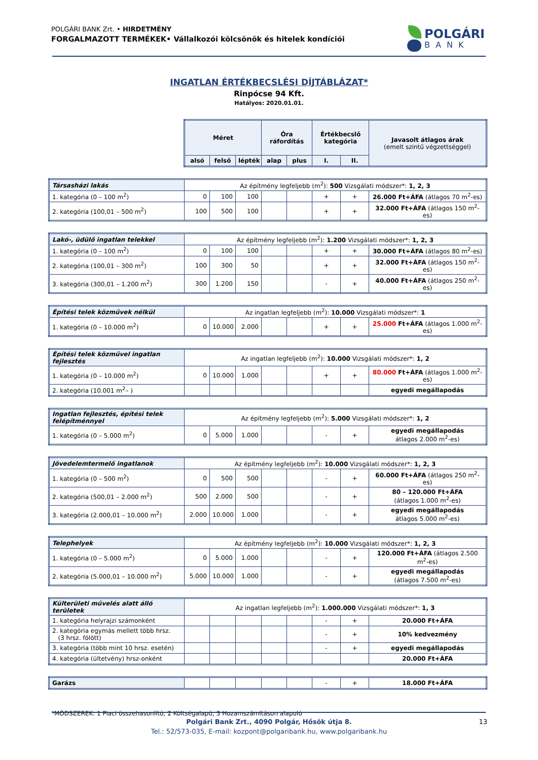POLGÁRI BANK Zrt. • HIRDETMÉNY
FORGALMAZOTT TERMÉKEK• Vállalkozói kölcsönök és hitelek kondíciói
POLGÁRI
BANK
INGATLAN ÉRTÉKBECSLÉSI DÍJTÁBLÁZAT*
Rinpócse 94 Kft.
Hatályos: 2020.01.01.
| Méret | | | Óra ráfordítás | | Értékbecslő kategória | | Javasolt átlagos árak (emelt szintű végzettséggel) |
| --- | --- | --- | --- | --- | --- | --- | --- |
| alsó | felső | lépték | alap | plus | I. | II. | |
| Társasházi lakás | Az építmény legfeljebb (m<sup>2</sup>): 500 Vizsgálati módszer*: 1, 2, 3 | | | | | | | |
| 1. kategória (0 – 100 m<sup>2</sup>) | 0 | 100 | 100 | | | + | + | 26.000 Ft+ÁFA (átlagos 70 m<sup>2</sup>-es) |
| 2. kategória (100,01 – 500 m<sup>2</sup>) | 100 | 500 | 100 | | | + | + | 32.000 Ft+ÁFA (átlagos 150 m<sup>2</sup>-es) |
| Lakó-, üdülő ingatlan telekkel | Az építmény legfeljebb (m<sup>2</sup>): 1.200 Vizsgálati módszer*: 1, 2, 3 | | | | | | | |
| 1. kategória (0 – 100 m<sup>2</sup>) | 0 | 100 | 100 | | | + | + | 30.000 Ft+ÁFA (átlagos 80 m<sup>2</sup>-es) |
| 2. kategória (100,01 – 300 m<sup>2</sup>) | 100 | 300 | 50 | | | + | + | 32.000 Ft+ÁFA (átlagos 150 m<sup>2</sup>-es) |
| 3. kategória (300,01 – 1.200 m<sup>2</sup>) | 300 | 1.200 | 150 | | | - | + | 40.000 Ft+ÁFA (átlagos 250 m<sup>2</sup>-es) |
| Építési telek közművek nélkül | Az ingatlan legfeljebb (m<sup>2</sup>): 10.000 Vizsgálati módszer*: 1 | | | | | | | |
| 1. kategória (0 – 10.000 m<sup>2</sup>) | 0 | 10.000 | 2.000 | | | + | + | 25.000 Ft+ÁFA (átlagos 1.000 m<sup>2</sup>-es) |
| Építési telek közművel ingatlan fejlesztés | Az ingatlan legfeljebb (m<sup>2</sup>): 10.000 Vizsgálati módszer*: 1, 2 | | | | | | | |
| 1. kategória (0 – 10.000 m<sup>2</sup>) | 0 | 10.000 | 1.000 | | | + | + | 80.000 Ft+ÁFA (átlagos 1.000 m<sup>2</sup>-es) |
| 2. kategória (10.001 m<sup>2</sup>– ) | | | | | | | | egyedi megállapodás |
| Ingatlan fejlesztés, építési telek felépítménnyel | Az építmény legfeljebb (m<sup>2</sup>): 5.000 Vizsgálati módszer*: 1, 2 | | | | | | | |
| 1. kategória (0 – 5.000 m<sup>2</sup>) | 0 | 5.000 | 1.000 | | | - | + | egyedi megállapodás átlagos 2.000 m<sup>2</sup>-es) |
| Jövedelemtermelő ingatlanok | Az építmény legfeljebb (m<sup>2</sup>): 10.000 Vizsgálati módszer*: 1, 2, 3 | | | | | | | |
| 1. kategória (0 – 500 m<sup>2</sup>) | 0 | 500 | 500 | | | - | + | 60.000 Ft+ÁFA (átlagos 250 m<sup>2</sup>-es) |
| 2. kategória (500,01 – 2.000 m<sup>2</sup>) | 500 | 2.000 | 500 | | | - | + | 80 – 120.000 Ft+ÁFA (átlagos 1.000 m<sup>2</sup>-es) |
| 3. kategória (2.000,01 – 10.000 m<sup>2</sup>) | 2.000 | 10.000 | 1.000 | | | - | + | egyedi megállapodás átlagos 5.000 m<sup>2</sup>-es) |
| Telephelyek | Az építmény legfeljebb (m<sup>2</sup>): 10.000 Vizsgálati módszer*: 1, 2, 3 | | | | | | | |
| 1. kategória (0 – 5.000 m<sup>2</sup>) | 0 | 5.000 | 1.000 | | | - | + | 120.000 Ft+ÁFA (átlagos 2.500 m<sup>2</sup>-es) |
| 2. kategória (5.000,01 – 10.000 m<sup>2</sup>) | 5.000 | 10.000 | 1.000 | | | - | + | egyedi megállapodás (átlagos 7.500 m<sup>2</sup>-es) |
| Külterületi művelés alatt álló területek | Az ingatlan legfeljebb (m<sup>2</sup>): 1.000.000 Vizsgálati módszer*: 1, 3 | | | | | | | |
| 1. kategória helyrajzi számonként | | | | | | - | + | 20.000 Ft+ÁFA |
| 2. kategória egymás mellett több hrsz. (3 hrsz. fölött) | | | | | | - | + | 10% kedvezmény |
| 3. kategória (több mint 10 hrsz. esetén) | | | | | | - | + | egyedi megállapodás |
| 4. kategória (ültetvény) hrsz-onként | | | | | | | | 20.000 Ft+ÁFA |
| Garázs | | | | | | - | + | 18.000 Ft+ÁFA |
*MÓDSZEREK: 1 Piaci összehasonlító; 2 Költségalapú; 3 Hozamszámításon alapuló
13
Polgári Bank Zrt., 4090 Polgár, Hősök útja 8.
Tel.: 52/573-035, E-mail: kozpont@polgaribank.hu, www.polgaribank.hu